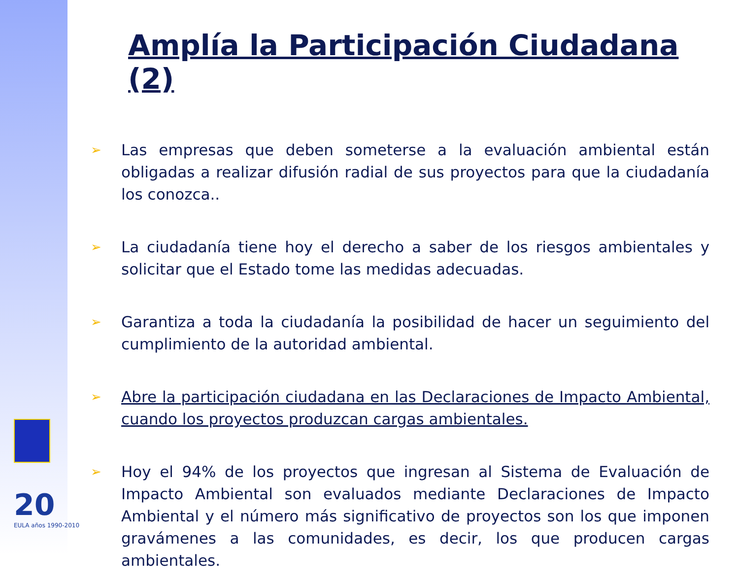20
EULA años 1990-2010
Amplía la Participación Ciudadana (2)
➢ Las empresas que deben someterse a la evaluación ambiental están obligadas a realizar difusión radial de sus proyectos para que la ciudadanía los conozca..
➢ La ciudadanía tiene hoy el derecho a saber de los riesgos ambientales y solicitar que el Estado tome las medidas adecuadas.
➢ Garantiza a toda la ciudadanía la posibilidad de hacer un seguimiento del cumplimiento de la autoridad ambiental.
➢ Abre la participación ciudadana en las Declaraciones de Impacto Ambiental, cuando los proyectos produzcan cargas ambientales.
➢ Hoy el 94% de los proyectos que ingresan al Sistema de Evaluación de Impacto Ambiental son evaluados mediante Declaraciones de Impacto Ambiental y el número más significativo de proyectos son los que imponen gravámenes a las comunidades, es decir, los que producen cargas ambientales.